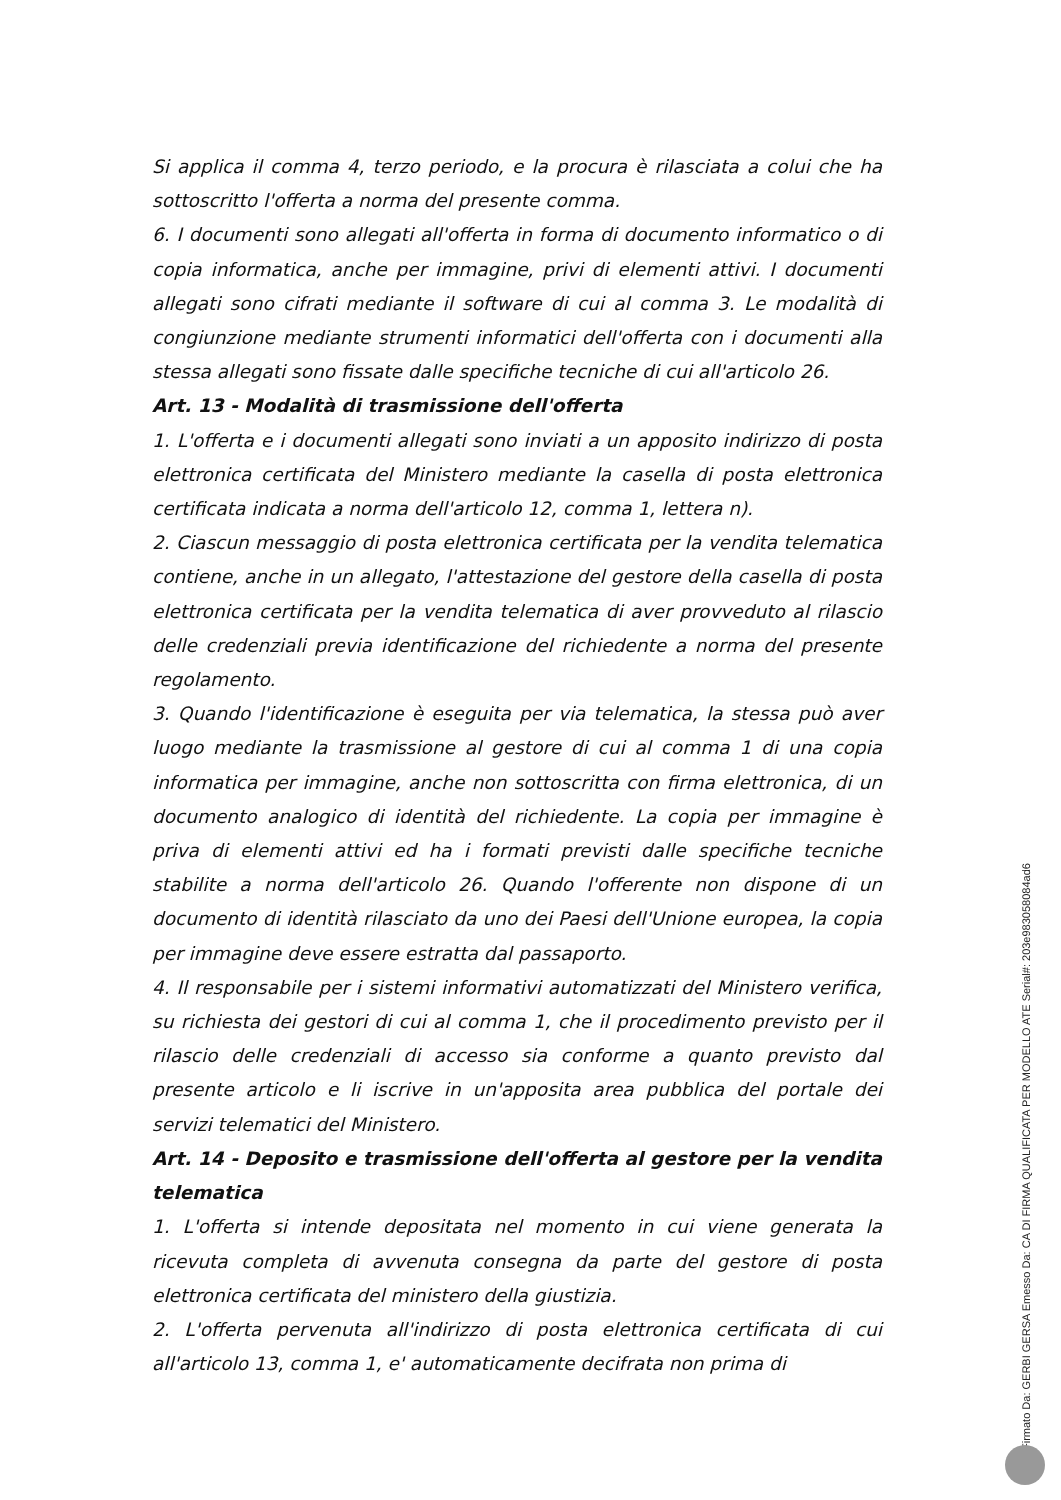Si applica il comma 4, terzo periodo, e la procura è rilasciata a colui che ha sottoscritto l'offerta a norma del presente comma.
6. I documenti sono allegati all'offerta in forma di documento informatico o di copia informatica, anche per immagine, privi di elementi attivi. I documenti allegati sono cifrati mediante il software di cui al comma 3. Le modalità di congiunzione mediante strumenti informatici dell'offerta con i documenti alla stessa allegati sono fissate dalle specifiche tecniche di cui all'articolo 26.
Art. 13 - Modalità di trasmissione dell'offerta
1. L'offerta e i documenti allegati sono inviati a un apposito indirizzo di posta elettronica certificata del Ministero mediante la casella di posta elettronica certificata indicata a norma dell'articolo 12, comma 1, lettera n).
2. Ciascun messaggio di posta elettronica certificata per la vendita telematica contiene, anche in un allegato, l'attestazione del gestore della casella di posta elettronica certificata per la vendita telematica di aver provveduto al rilascio delle credenziali previa identificazione del richiedente a norma del presente regolamento.
3. Quando l'identificazione è eseguita per via telematica, la stessa può aver luogo mediante la trasmissione al gestore di cui al comma 1 di una copia informatica per immagine, anche non sottoscritta con firma elettronica, di un documento analogico di identità del richiedente. La copia per immagine è priva di elementi attivi ed ha i formati previsti dalle specifiche tecniche stabilite a norma dell'articolo 26. Quando l'offerente non dispone di un documento di identità rilasciato da uno dei Paesi dell'Unione europea, la copia per immagine deve essere estratta dal passaporto.
4. Il responsabile per i sistemi informativi automatizzati del Ministero verifica, su richiesta dei gestori di cui al comma 1, che il procedimento previsto per il rilascio delle credenziali di accesso sia conforme a quanto previsto dal presente articolo e li iscrive in un'apposita area pubblica del portale dei servizi telematici del Ministero.
Art. 14 - Deposito e trasmissione dell'offerta al gestore per la vendita telematica
1. L'offerta si intende depositata nel momento in cui viene generata la ricevuta completa di avvenuta consegna da parte del gestore di posta elettronica certificata del ministero della giustizia.
2. L'offerta pervenuta all'indirizzo di posta elettronica certificata di cui all'articolo 13, comma 1, e' automaticamente decifrata non prima di
Firmato Da: GERBI GERSA Emesso Da: CA DI FIRMA QUALIFICATA PER MODELLO ATE Serial#: 203e983058084ad6